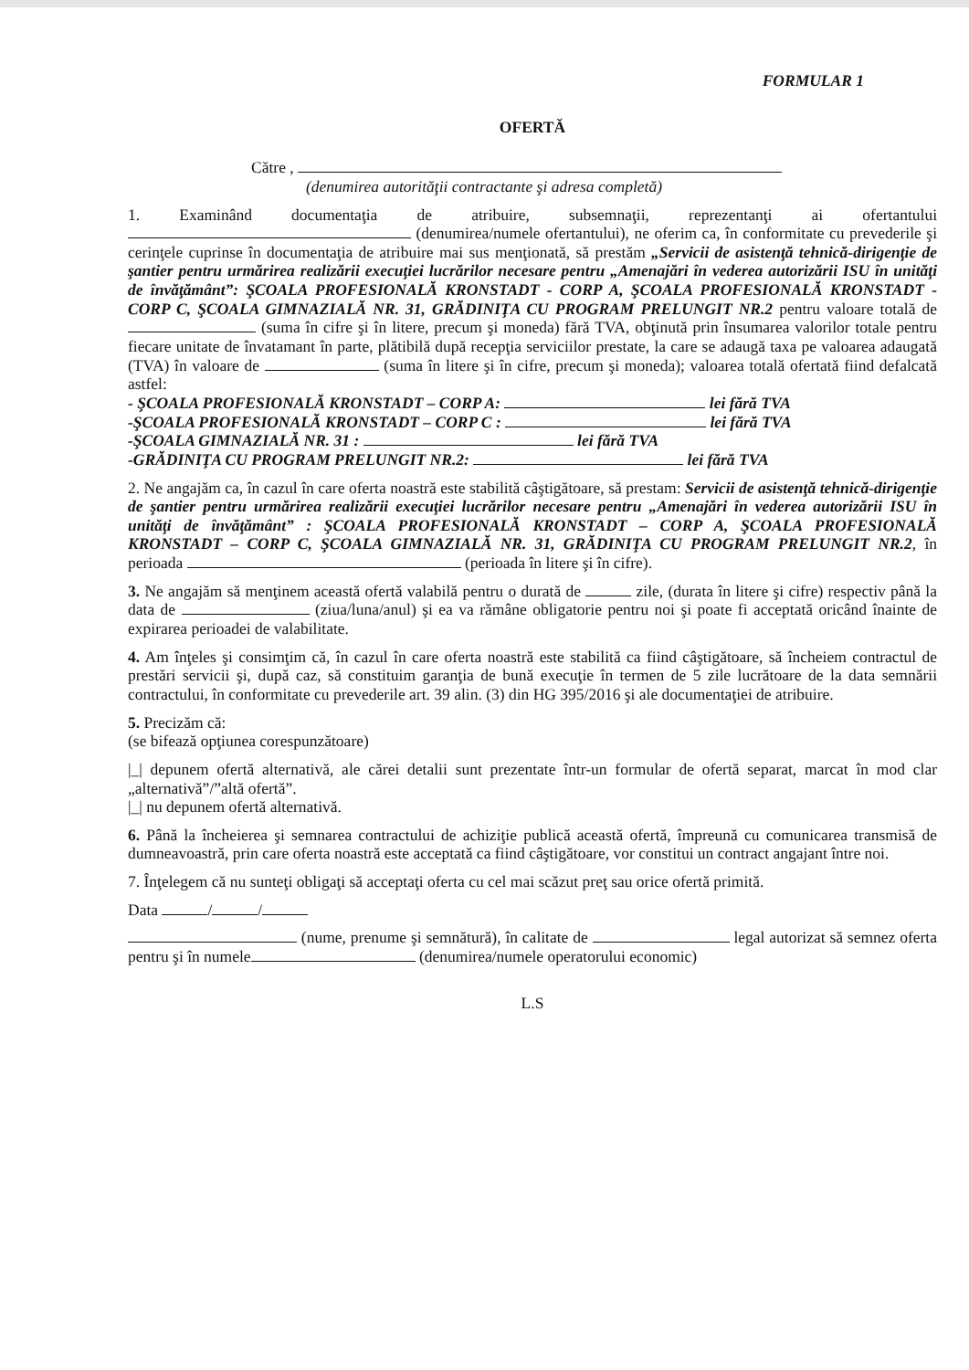FORMULAR 1
OFERTĂ
Către ,
(denumirea autorităţii contractante şi adresa completă)
1. Examinând documentaţia de atribuire, subsemnaţii, reprezentanţi ai ofertantului (denumirea/numele ofertantului), ne oferim ca, în conformitate cu prevederile şi cerinţele cuprinse în documentaţia de atribuire mai sus menţionată, să prestăm „Servicii de asistenţă tehnică-dirigenţie de şantier pentru urmărirea realizării execuţiei lucrărilor necesare pentru „Amenajări în vederea autorizării ISU în unităţi de învăţământ”: ŞCOALA PROFESIONALĂ KRONSTADT - CORP A, ŞCOALA PROFESIONALĂ KRONSTADT - CORP C, ŞCOALA GIMNAZIALĂ NR. 31, GRĂDINIŢA CU PROGRAM PRELUNGIT NR.2 pentru valoare totală de (suma în cifre şi în litere, precum şi moneda) fără TVA, obţinută prin însumarea valorilor totale pentru fiecare unitate de învatamant în parte, plătibilă după recepţia serviciilor prestate, la care se adaugă taxa pe valoarea adaugată (TVA) în valoare de (suma în litere şi în cifre, precum şi moneda); valoarea totală ofertată fiind defalcată astfel:
- ŞCOALA PROFESIONALĂ KRONSTADT – CORP A: lei fără TVA
-ŞCOALA PROFESIONALĂ KRONSTADT – CORP C : lei fără TVA
-ŞCOALA GIMNAZIALĂ NR. 31 : lei fără TVA
-GRĂDINIŢA CU PROGRAM PRELUNGIT NR.2: lei fără TVA
2. Ne angajăm ca, în cazul în care oferta noastră este stabilită câştigătoare, să prestam: Servicii de asistenţă tehnică-dirigenţie de şantier pentru urmărirea realizării execuţiei lucrărilor necesare pentru „Amenajări în vederea autorizării ISU în unităţi de învăţământ” : ŞCOALA PROFESIONALĂ KRONSTADT – CORP A, ŞCOALA PROFESIONALĂ KRONSTADT – CORP C, ŞCOALA GIMNAZIALĂ NR. 31, GRĂDINIŢA CU PROGRAM PRELUNGIT NR.2, în perioada (perioada în litere şi în cifre).
3. Ne angajăm să menţinem această ofertă valabilă pentru o durată de zile, (durata în litere şi cifre) respectiv până la data de (ziua/luna/anul) şi ea va rămâne obligatorie pentru noi şi poate fi acceptată oricând înainte de expirarea perioadei de valabilitate.
4. Am înţeles şi consimţim că, în cazul în care oferta noastră este stabilită ca fiind câştigătoare, să încheiem contractul de prestări servicii şi, după caz, să constituim garanţia de bună execuţie în termen de 5 zile lucrătoare de la data semnării contractului, în conformitate cu prevederile art. 39 alin. (3) din HG 395/2016 şi ale documentaţiei de atribuire.
5. Precizăm că:
(se bifează opţiunea corespunzătoare)
|_| depunem ofertă alternativă, ale cărei detalii sunt prezentate într-un formular de ofertă separat, marcat în mod clar „alternativă”/”altă ofertă”.
|_| nu depunem ofertă alternativă.
6. Până la încheierea şi semnarea contractului de achiziţie publică această ofertă, împreună cu comunicarea transmisă de dumneavoastră, prin care oferta noastră este acceptată ca fiind câştigătoare, vor constitui un contract angajant între noi.
7. Înţelegem că nu sunteţi obligaţi să acceptaţi oferta cu cel mai scăzut preţ sau orice ofertă primită.
Data / /
(nume, prenume şi semnătură), în calitate de legal autorizat să semnez oferta pentru şi în numele (denumirea/numele operatorului economic)
L.S